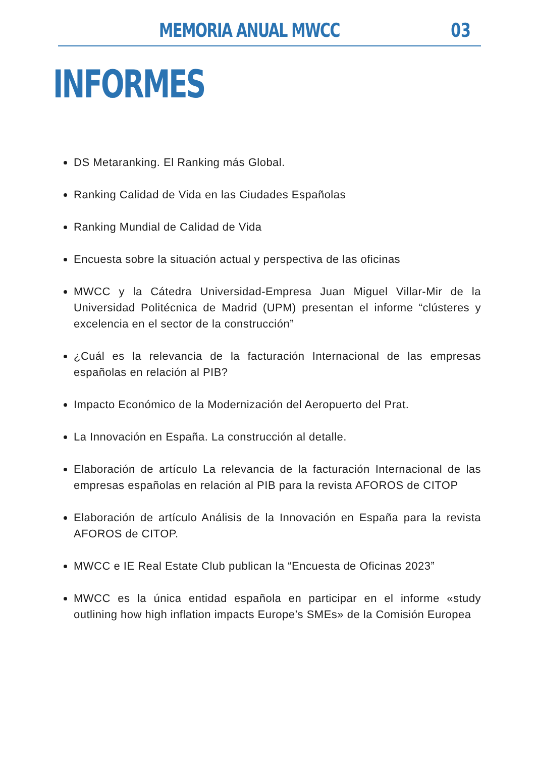MEMORIA ANUAL MWCC 03
INFORMES
DS Metaranking. El Ranking más Global.
Ranking Calidad de Vida en las Ciudades Españolas
Ranking Mundial de Calidad de Vida
Encuesta sobre la situación actual y perspectiva de las oficinas
MWCC y la Cátedra Universidad-Empresa Juan Miguel Villar-Mir de la Universidad Politécnica de Madrid (UPM) presentan el informe “clústeres y excelencia en el sector de la construcción”
¿Cuál es la relevancia de la facturación Internacional de las empresas españolas en relación al PIB?
Impacto Económico de la Modernización del Aeropuerto del Prat.
La Innovación en España. La construcción al detalle.
Elaboración de artículo La relevancia de la facturación Internacional de las empresas españolas en relación al PIB para la revista AFOROS de CITOP
Elaboración de artículo Análisis de la Innovación en España para la revista AFOROS de CITOP.
MWCC e IE Real Estate Club publican la “Encuesta de Oficinas 2023”
MWCC es la única entidad española en participar en el informe «study outlining how high inflation impacts Europe’s SMEs» de la Comisión Europea